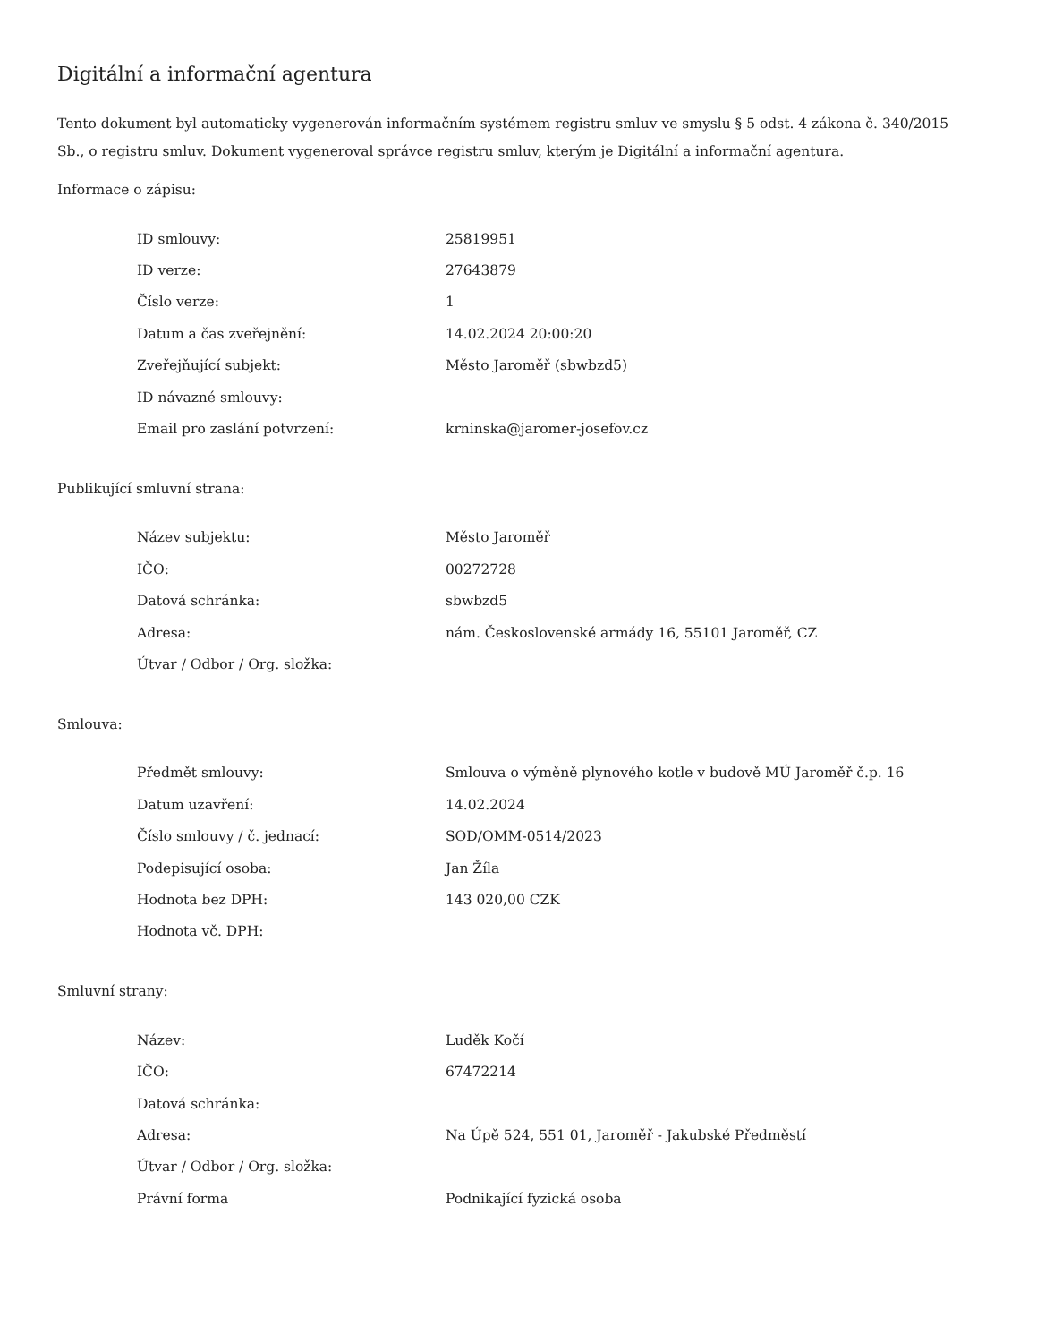Digitální a informační agentura
Tento dokument byl automaticky vygenerován informačním systémem registru smluv ve smyslu § 5 odst. 4 zákona č. 340/2015 Sb., o registru smluv. Dokument vygeneroval správce registru smluv, kterým je Digitální a informační agentura.
Informace o zápisu:
| ID smlouvy: | 25819951 |
| ID verze: | 27643879 |
| Číslo verze: | 1 |
| Datum a čas zveřejnění: | 14.02.2024 20:00:20 |
| Zveřejňující subjekt: | Město Jaroměř (sbwbzd5) |
| ID návazné smlouvy: | |
| Email pro zaslání potvrzení: | krninska@jaromer-josefov.cz |
Publikující smluvní strana:
| Název subjektu: | Město Jaroměř |
| IČO: | 00272728 |
| Datová schránka: | sbwbzd5 |
| Adresa: | nám. Československé armády 16, 55101 Jaroměř, CZ |
| Útvar / Odbor / Org. složka: | |
Smlouva:
| Předmět smlouvy: | Smlouva o výměně plynového kotle v budově MÚ Jaroměř č.p. 16 |
| Datum uzavření: | 14.02.2024 |
| Číslo smlouvy / č. jednací: | SOD/OMM-0514/2023 |
| Podepisující osoba: | Jan Žíla |
| Hodnota bez DPH: | 143 020,00 CZK |
| Hodnota vč. DPH: | |
Smluvní strany:
| Název: | Luděk Kočí |
| IČO: | 67472214 |
| Datová schránka: | |
| Adresa: | Na Úpě 524, 551 01, Jaroměř - Jakubské Předměstí |
| Útvar / Odbor / Org. složka: | |
| Právní forma | Podnikající fyzická osoba |